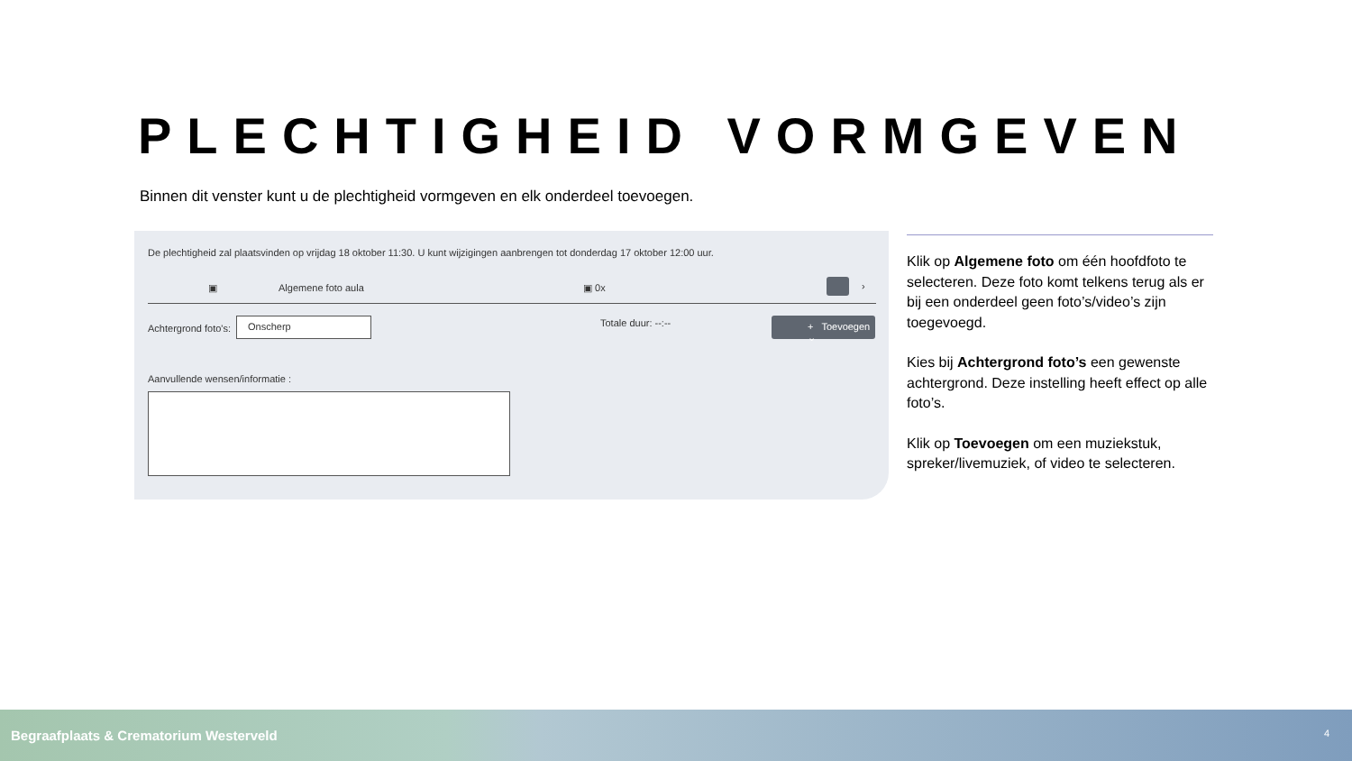PLECHTIGHEID VORMGEVEN
Binnen dit venster kunt u de plechtigheid vormgeven en elk onderdeel toevoegen.
De plechtigheid zal plaatsvinden op vrijdag 18 oktober 11:30. U kunt wijzigingen aanbrengen tot donderdag 17 oktober 12:00 uur.
▣ Algemene foto aula ▣ 0x ›
Achtergrond foto's:
Onscherp Totale duur: --:-- + Toevoegen ⌄
Aanvullende wensen/informatie :
Klik op Algemene foto om één hoofdfoto te selecteren. Deze foto komt telkens terug als er bij een onderdeel geen foto’s/video’s zijn toegevoegd.
Kies bij Achtergrond foto’s een gewenste achtergrond. Deze instelling heeft effect op alle foto’s.
Klik op Toevoegen om een muziekstuk, spreker/livemuziek, of video te selecteren.
Begraafplaats & Crematorium Westerveld 4